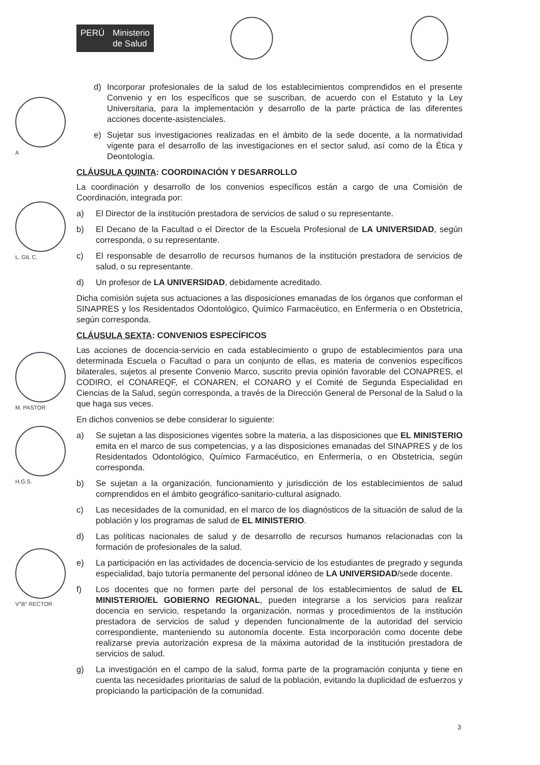PERÚ Ministerio
de Salud
A
L. GIL C.
M. PASTOR
H.G.S.
V°B° RECTOR
d) Incorporar profesionales de la salud de los establecimientos comprendidos en el presente Convenio y en los específicos que se suscriban, de acuerdo con el Estatuto y la Ley Universitaria, para la implementación y desarrollo de la parte práctica de las diferentes acciones docente-asistenciales.
e) Sujetar sus investigaciones realizadas en el ámbito de la sede docente, a la normatividad vigente para el desarrollo de las investigaciones en el sector salud, así como de la Ética y Deontología.
CLÁUSULA QUINTA: COORDINACIÓN Y DESARROLLO
La coordinación y desarrollo de los convenios específicos están a cargo de una Comisión de Coordinación, integrada por:
a) El Director de la institución prestadora de servicios de salud o su representante.
b) El Decano de la Facultad o el Director de la Escuela Profesional de LA UNIVERSIDAD, según corresponda, o su representante.
c) El responsable de desarrollo de recursos humanos de la institución prestadora de servicios de salud, o su representante.
d) Un profesor de LA UNIVERSIDAD, debidamente acreditado.
Dicha comisión sujeta sus actuaciones a las disposiciones emanadas de los órganos que conforman el SINAPRES y los Residentados Odontológico, Químico Farmacéutico, en Enfermería o en Obstetricia, según corresponda.
CLÁUSULA SEXTA: CONVENIOS ESPECÍFICOS
Las acciones de docencia-servicio en cada establecimiento o grupo de establecimientos para una determinada Escuela o Facultad o para un conjunto de ellas, es materia de convenios específicos bilaterales, sujetos al presente Convenio Marco, suscrito previa opinión favorable del CONAPRES, el CODIRO, el CONAREQF, el CONAREN, el CONARO y el Comité de Segunda Especialidad en Ciencias de la Salud, según corresponda, a través de la Dirección General de Personal de la Salud o la que haga sus veces.
En dichos convenios se debe considerar lo siguiente:
a) Se sujetan a las disposiciones vigentes sobre la materia, a las disposiciones que EL MINISTERIO emita en el marco de sus competencias, y a las disposiciones emanadas del SINAPRES y de los Residentados Odontológico, Químico Farmacéutico, en Enfermería, o en Obstetricia, según corresponda.
b) Se sujetan a la organización, funcionamiento y jurisdicción de los establecimientos de salud comprendidos en el ámbito geográfico-sanitario-cultural asignado.
c) Las necesidades de la comunidad, en el marco de los diagnósticos de la situación de salud de la población y los programas de salud de EL MINISTERIO.
d) Las políticas nacionales de salud y de desarrollo de recursos humanos relacionadas con la formación de profesionales de la salud.
e) La participación en las actividades de docencia-servicio de los estudiantes de pregrado y segunda especialidad, bajo tutoría permanente del personal idóneo de LA UNIVERSIDAD/sede docente.
f) Los docentes que no formen parte del personal de los establecimientos de salud de EL MINISTERIO/EL GOBIERNO REGIONAL, pueden integrarse a los servicios para realizar docencia en servicio, respetando la organización, normas y procedimientos de la institución prestadora de servicios de salud y dependen funcionalmente de la autoridad del servicio correspondiente, manteniendo su autonomía docente. Esta incorporación como docente debe realizarse previa autorización expresa de la máxima autoridad de la institución prestadora de servicios de salud.
g) La investigación en el campo de la salud, forma parte de la programación conjunta y tiene en cuenta las necesidades prioritarias de salud de la población, evitando la duplicidad de esfuerzos y propiciando la participación de la comunidad.
3